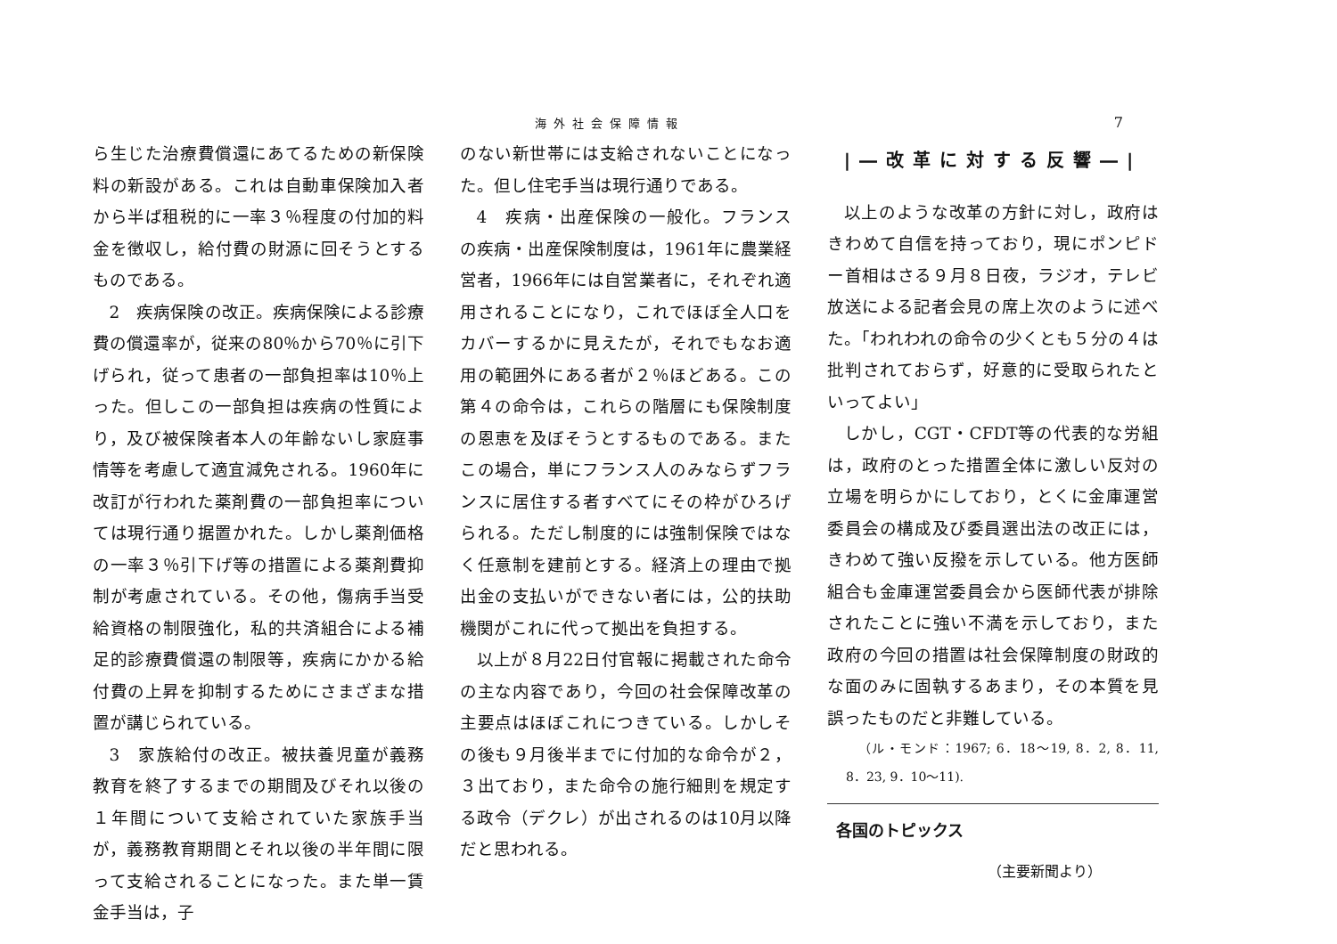海外社会保障情報 7
ら生じた治療費償還にあてるための新保険料の新設がある。これは自動車保険加入者から半ば租税的に一率３％程度の付加的料金を徴収し，給付費の財源に回そうとするものである。
2　疾病保険の改正。疾病保険による診療費の償還率が，従来の80％から70％に引下げられ，従って患者の一部負担率は10％上った。但しこの一部負担は疾病の性質により，及び被保険者本人の年齢ないし家庭事情等を考慮して適宜減免される。1960年に改訂が行われた薬剤費の一部負担率については現行通り据置かれた。しかし薬剤価格の一率３％引下げ等の措置による薬剤費抑制が考慮されている。その他，傷病手当受給資格の制限強化，私的共済組合による補足的診療費償還の制限等，疾病にかかる給付費の上昇を抑制するためにさまざまな措置が講じられている。
3　家族給付の改正。被扶養児童が義務教育を終了するまでの期間及びそれ以後の１年間について支給されていた家族手当が，義務教育期間とそれ以後の半年間に限って支給されることになった。また単一賃金手当は，子
のない新世帯には支給されないことになった。但し住宅手当は現行通りである。
4　疾病・出産保険の一般化。フランスの疾病・出産保険制度は，1961年に農業経営者，1966年には自営業者に，それぞれ適用されることになり，これでほぼ全人口をカバーするかに見えたが，それでもなお適用の範囲外にある者が２％ほどある。この第４の命令は，これらの階層にも保険制度の恩恵を及ぼそうとするものである。またこの場合，単にフランス人のみならずフランスに居住する者すべてにその枠がひろげられる。ただし制度的には強制保険ではなく任意制を建前とする。経済上の理由で拠出金の支払いができない者には，公的扶助機関がこれに代って拠出を負担する。
以上が８月22日付官報に掲載された命令の主な内容であり，今回の社会保障改革の主要点はほぼこれにつきている。しかしその後も９月後半までに付加的な命令が２，３出ており，また命令の施行細則を規定する政令（デクレ）が出されるのは10月以降だと思われる。
|―改革に対する反響―|
以上のような改革の方針に対し，政府はきわめて自信を持っており，現にポンピドー首相はさる９月８日夜，ラジオ，テレビ放送による記者会見の席上次のように述べた。「われわれの命令の少くとも５分の４は批判されておらず，好意的に受取られたといってよい」
しかし，CGT・CFDT等の代表的な労組は，政府のとった措置全体に激しい反対の立場を明らかにしており，とくに金庫運営委員会の構成及び委員選出法の改正には，きわめて強い反撥を示している。他方医師組合も金庫運営委員会から医師代表が排除されたことに強い不満を示しており，また政府の今回の措置は社会保障制度の財政的な面のみに固執するあまり，その本質を見誤ったものだと非難している。
（ル・モンド：1967; 6．18～19, 8．2, 8．11, 8．23, 9．10～11).
各国のトピックス
（主要新聞より）